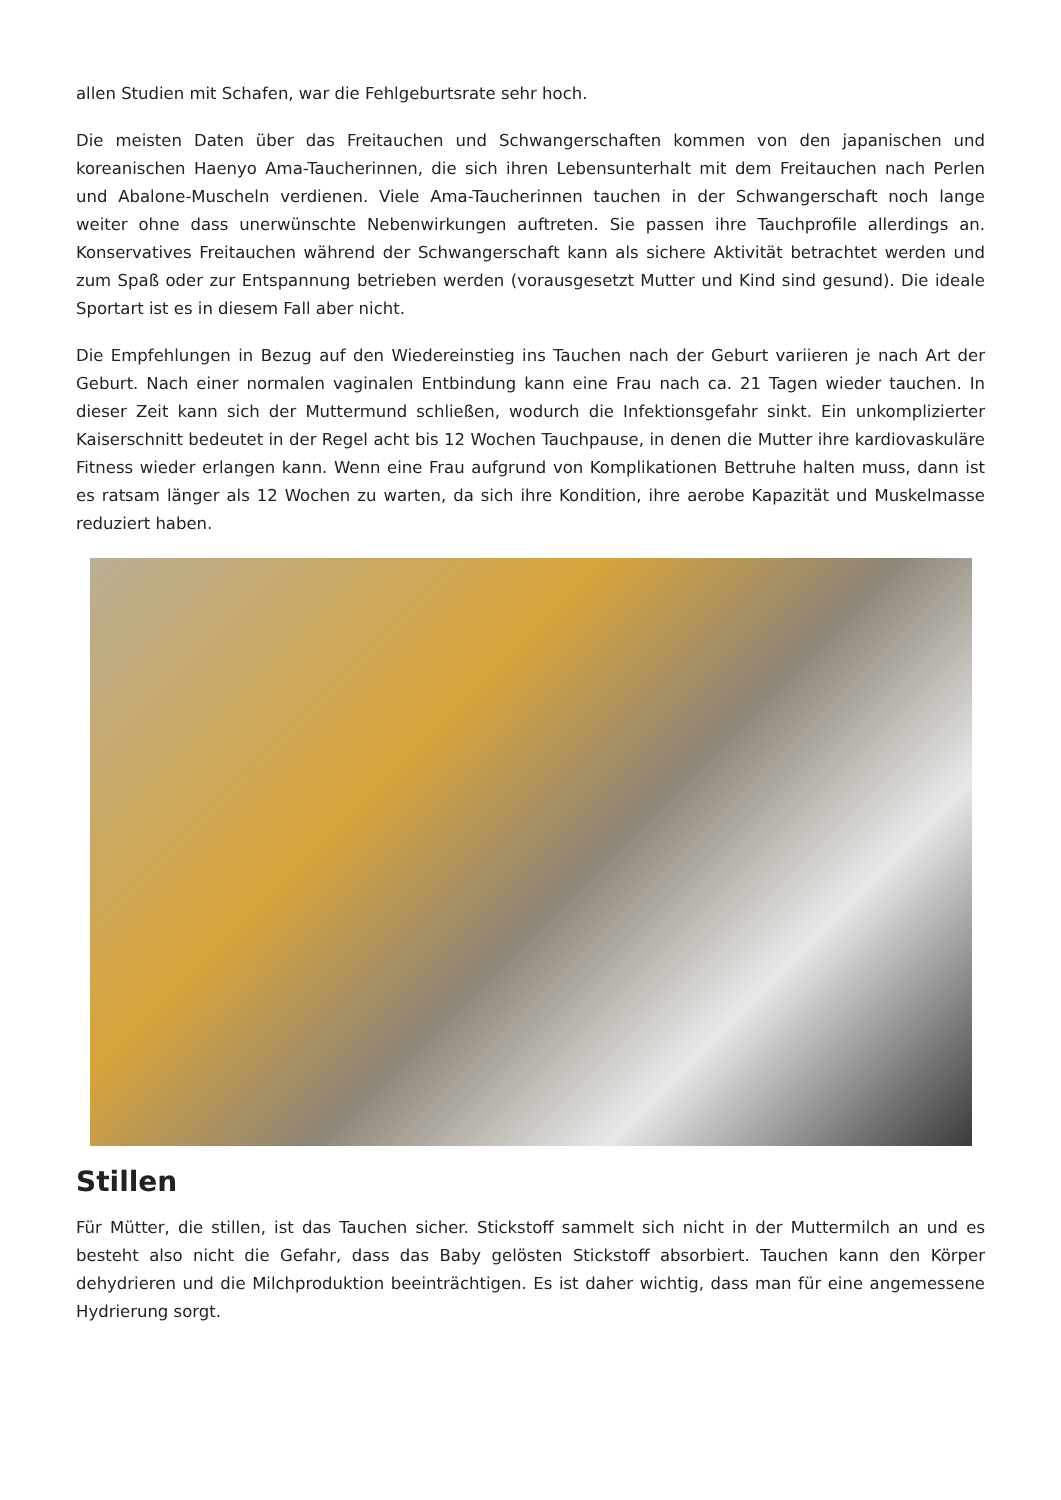allen Studien mit Schafen, war die Fehlgeburtsrate sehr hoch.
Die meisten Daten über das Freitauchen und Schwangerschaften kommen von den japanischen und koreanischen Haenyo Ama-Taucherinnen, die sich ihren Lebensunterhalt mit dem Freitauchen nach Perlen und Abalone-Muscheln verdienen. Viele Ama-Taucherinnen tauchen in der Schwangerschaft noch lange weiter ohne dass unerwünschte Nebenwirkungen auftreten. Sie passen ihre Tauchprofile allerdings an. Konservatives Freitauchen während der Schwangerschaft kann als sichere Aktivität betrachtet werden und zum Spaß oder zur Entspannung betrieben werden (vorausgesetzt Mutter und Kind sind gesund). Die ideale Sportart ist es in diesem Fall aber nicht.
Die Empfehlungen in Bezug auf den Wiedereinstieg ins Tauchen nach der Geburt variieren je nach Art der Geburt. Nach einer normalen vaginalen Entbindung kann eine Frau nach ca. 21 Tagen wieder tauchen. In dieser Zeit kann sich der Muttermund schließen, wodurch die Infektionsgefahr sinkt. Ein unkomplizierter Kaiserschnitt bedeutet in der Regel acht bis 12 Wochen Tauchpause, in denen die Mutter ihre kardiovaskuläre Fitness wieder erlangen kann. Wenn eine Frau aufgrund von Komplikationen Bettruhe halten muss, dann ist es ratsam länger als 12 Wochen zu warten, da sich ihre Kondition, ihre aerobe Kapazität und Muskelmasse reduziert haben.
Stillen
Für Mütter, die stillen, ist das Tauchen sicher. Stickstoff sammelt sich nicht in der Muttermilch an und es besteht also nicht die Gefahr, dass das Baby gelösten Stickstoff absorbiert. Tauchen kann den Körper dehydrieren und die Milchproduktion beeinträchtigen. Es ist daher wichtig, dass man für eine angemessene Hydrierung sorgt.